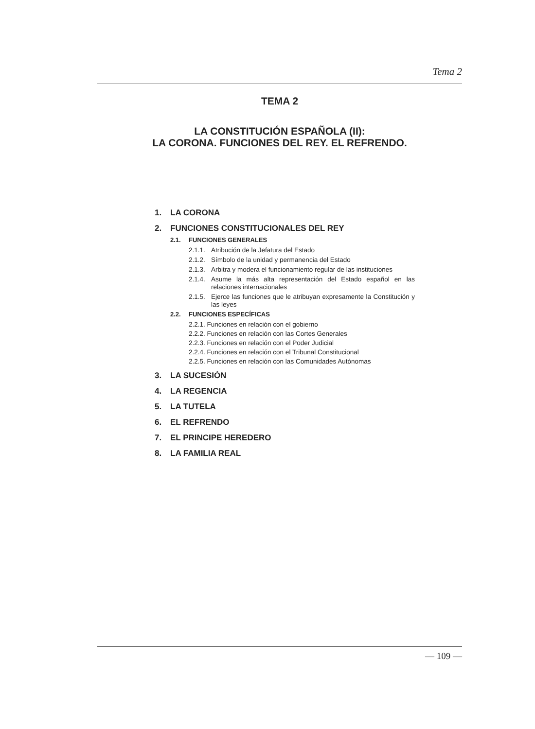Tema 2
TEMA 2
LA CONSTITUCIÓN ESPAÑOLA (II):
LA CORONA. FUNCIONES DEL REY. EL REFRENDO.
1. LA CORONA
2. FUNCIONES CONSTITUCIONALES DEL REY
2.1. FUNCIONES GENERALES
2.1.1.
Atribución de la Jefatura del Estado
2.1.2.
Símbolo de la unidad y permanencia del Estado
2.1.3.
Arbitra y modera el funcionamiento regular de las instituciones
2.1.4.
Asume la más alta representación del Estado español en las relaciones internacionales
2.1.5.
Ejerce las funciones que le atribuyan expresamente la Constitución y las leyes
2.2. FUNCIONES ESPECÍFICAS
2.2.1. Funciones en relación con el gobierno
2.2.2. Funciones en relación con las Cortes Generales
2.2.3. Funciones en relación con el Poder Judicial
2.2.4. Funciones en relación con el Tribunal Constitucional
2.2.5. Funciones en relación con las Comunidades Autónomas
3. LA SUCESIÓN
4. LA REGENCIA
5. LA TUTELA
6. EL REFRENDO
7. EL PRINCIPE HEREDERO
8. LA FAMILIA REAL
— 109 —